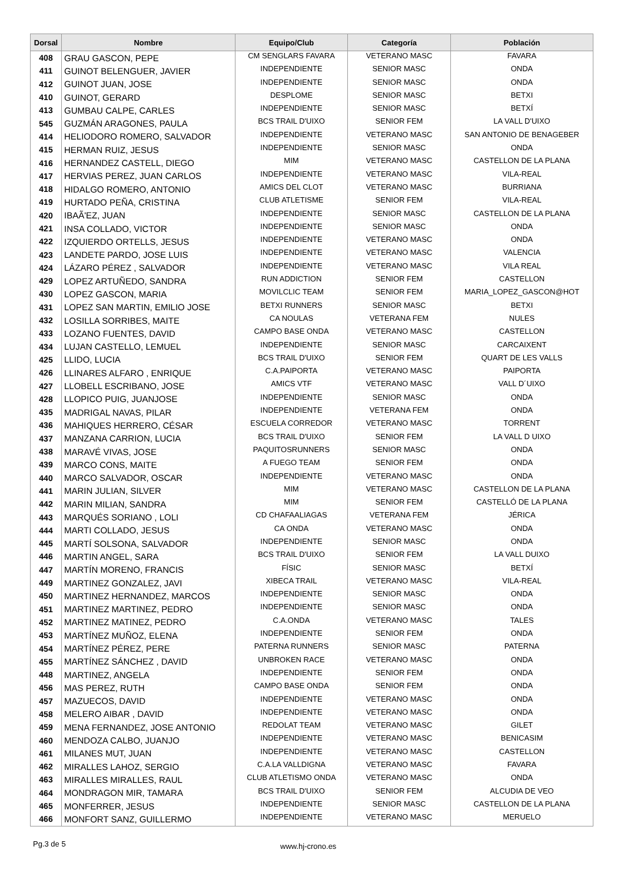| Dorsal | Nombre | Equipo/Club | Categoría | Población |
| --- | --- | --- | --- | --- |
| 408 | GRAU GASCON, PEPE | CM SENGLARS FAVARA | VETERANO MASC | FAVARA |
| 411 | GUINOT BELENGUER, JAVIER | INDEPENDIENTE | SENIOR MASC | ONDA |
| 412 | GUINOT JUAN, JOSE | INDEPENDIENTE | SENIOR MASC | ONDA |
| 410 | GUINOT, GERARD | DESPLOME | SENIOR MASC | BETXI |
| 413 | GUMBAU CALPE, CARLES | INDEPENDIENTE | SENIOR MASC | BETXÍ |
| 545 | GUZMÁN ARAGONES, PAULA | BCS TRAIL D'UIXO | SENIOR FEM | LA VALL D'UIXO |
| 414 | HELIODORO ROMERO, SALVADOR | INDEPENDIENTE | VETERANO MASC | SAN ANTONIO DE BENAGEBER |
| 415 | HERMAN RUIZ, JESUS | INDEPENDIENTE | SENIOR MASC | ONDA |
| 416 | HERNANDEZ CASTELL, DIEGO | MIM | VETERANO MASC | CASTELLON DE LA PLANA |
| 417 | HERVIAS PEREZ, JUAN CARLOS | INDEPENDIENTE | VETERANO MASC | VILA-REAL |
| 418 | HIDALGO ROMERO, ANTONIO | AMICS DEL CLOT | VETERANO MASC | BURRIANA |
| 419 | HURTADO PEÑA, CRISTINA | CLUB ATLETISME | SENIOR FEM | VILA-REAL |
| 420 | IBAÃ'EZ, JUAN | INDEPENDIENTE | SENIOR MASC | CASTELLON DE LA PLANA |
| 421 | INSA COLLADO, VICTOR | INDEPENDIENTE | SENIOR MASC | ONDA |
| 422 | IZQUIERDO ORTELLS, JESUS | INDEPENDIENTE | VETERANO MASC | ONDA |
| 423 | LANDETE PARDO, JOSE LUIS | INDEPENDIENTE | VETERANO MASC | VALENCIA |
| 424 | LÁZARO PÉREZ , SALVADOR | INDEPENDIENTE | VETERANO MASC | VILA REAL |
| 429 | LOPEZ ARTUÑEDO, SANDRA | RUN ADDICTION | SENIOR FEM | CASTELLON |
| 430 | LOPEZ GASCON, MARIA | MOVILCLIC TEAM | SENIOR FEM | MARIA_LOPEZ_GASCON@HOT |
| 431 | LOPEZ SAN MARTIN, EMILIO JOSE | BETXI RUNNERS | SENIOR MASC | BETXI |
| 432 | LOSILLA SORRIBES, MAITE | CA NOULAS | VETERANA FEM | NULES |
| 433 | LOZANO FUENTES, DAVID | CAMPO BASE ONDA | VETERANO MASC | CASTELLON |
| 434 | LUJAN CASTELLO, LEMUEL | INDEPENDIENTE | SENIOR MASC | CARCAIXENT |
| 425 | LLIDO, LUCIA | BCS TRAIL D'UIXO | SENIOR FEM | QUART DE LES VALLS |
| 426 | LLINARES ALFARO , ENRIQUE | C.A.PAIPORTA | VETERANO MASC | PAIPORTA |
| 427 | LLOBELL ESCRIBANO, JOSE | AMICS VTF | VETERANO MASC | VALL D´UIXO |
| 428 | LLOPICO PUIG, JUANJOSE | INDEPENDIENTE | SENIOR MASC | ONDA |
| 435 | MADRIGAL NAVAS, PILAR | INDEPENDIENTE | VETERANA FEM | ONDA |
| 436 | MAHIQUES HERRERO, CÉSAR | ESCUELA CORREDOR | VETERANO MASC | TORRENT |
| 437 | MANZANA CARRION, LUCIA | BCS TRAIL D'UIXO | SENIOR FEM | LA VALL D UIXO |
| 438 | MARAVÉ VIVAS, JOSE | PAQUITOSRUNNERS | SENIOR MASC | ONDA |
| 439 | MARCO CONS, MAITE | A FUEGO TEAM | SENIOR FEM | ONDA |
| 440 | MARCO SALVADOR, OSCAR | INDEPENDIENTE | VETERANO MASC | ONDA |
| 441 | MARIN JULIAN, SILVER | MIM | VETERANO MASC | CASTELLON DE LA PLANA |
| 442 | MARIN MILIAN, SANDRA | MIM | SENIOR FEM | CASTELLÓ DE LA PLANA |
| 443 | MARQUÉS SORIANO , LOLI | CD CHAFAALIAGAS | VETERANA FEM | JÉRICA |
| 444 | MARTI COLLADO, JESUS | CA ONDA | VETERANO MASC | ONDA |
| 445 | MARTÍ SOLSONA, SALVADOR | INDEPENDIENTE | SENIOR MASC | ONDA |
| 446 | MARTIN ANGEL, SARA | BCS TRAIL D'UIXO | SENIOR FEM | LA VALL DUIXO |
| 447 | MARTÍN MORENO, FRANCIS | FÍSIC | SENIOR MASC | BETXÍ |
| 449 | MARTINEZ GONZALEZ, JAVI | XIBECA TRAIL | VETERANO MASC | VILA-REAL |
| 450 | MARTINEZ HERNANDEZ, MARCOS | INDEPENDIENTE | SENIOR MASC | ONDA |
| 451 | MARTINEZ MARTINEZ, PEDRO | INDEPENDIENTE | SENIOR MASC | ONDA |
| 452 | MARTINEZ MATINEZ, PEDRO | C.A.ONDA | VETERANO MASC | TALES |
| 453 | MARTÍNEZ MUÑOZ, ELENA | INDEPENDIENTE | SENIOR FEM | ONDA |
| 454 | MARTÍNEZ PÉREZ, PERE | PATERNA RUNNERS | SENIOR MASC | PATERNA |
| 455 | MARTÍNEZ SÁNCHEZ , DAVID | UNBROKEN RACE | VETERANO MASC | ONDA |
| 448 | MARTINEZ, ANGELA | INDEPENDIENTE | SENIOR FEM | ONDA |
| 456 | MAS PEREZ, RUTH | CAMPO BASE ONDA | SENIOR FEM | ONDA |
| 457 | MAZUECOS, DAVID | INDEPENDIENTE | VETERANO MASC | ONDA |
| 458 | MELERO AIBAR , DAVID | INDEPENDIENTE | VETERANO MASC | ONDA |
| 459 | MENA FERNANDEZ, JOSE ANTONIO | REDOLAT TEAM | VETERANO MASC | GILET |
| 460 | MENDOZA CALBO, JUANJO | INDEPENDIENTE | VETERANO MASC | BENICASIM |
| 461 | MILANES MUT, JUAN | INDEPENDIENTE | VETERANO MASC | CASTELLON |
| 462 | MIRALLES LAHOZ, SERGIO | C.A.LA VALLDIGNA | VETERANO MASC | FAVARA |
| 463 | MIRALLES MIRALLES, RAUL | CLUB ATLETISMO ONDA | VETERANO MASC | ONDA |
| 464 | MONDRAGON MIR, TAMARA | BCS TRAIL D'UIXO | SENIOR FEM | ALCUDIA DE VEO |
| 465 | MONFERRER, JESUS | INDEPENDIENTE | SENIOR MASC | CASTELLON DE LA PLANA |
| 466 | MONFORT SANZ, GUILLERMO | INDEPENDIENTE | VETERANO MASC | MERUELO |
Pg.3 de 5 www.hj-crono.es